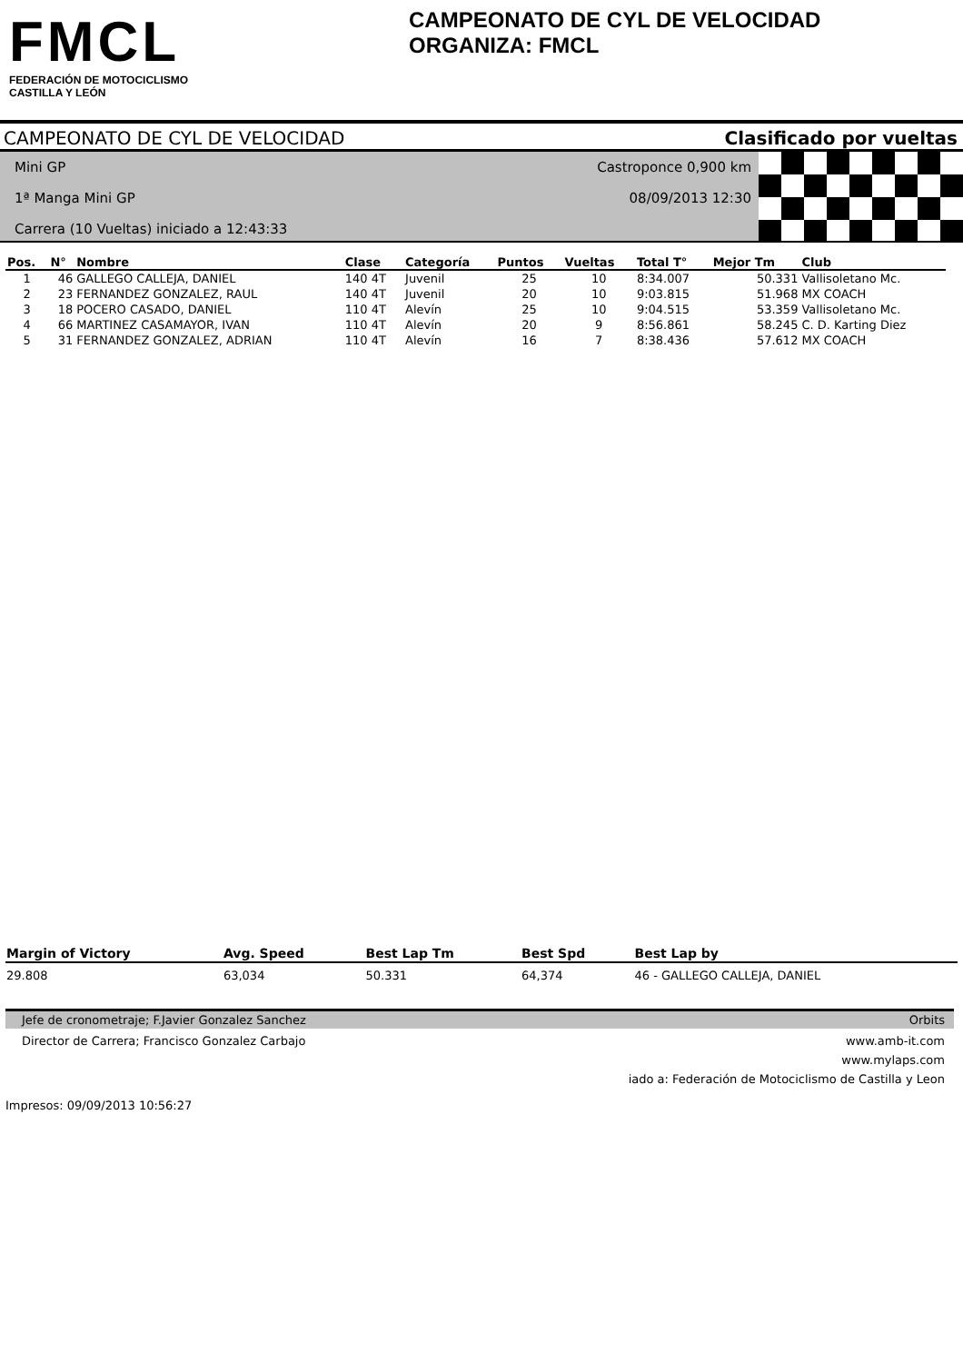FMCL
FEDERACIÓN DE MOTOCICLISMO
CASTILLA Y LEÓN
CAMPEONATO DE CYL DE VELOCIDAD
ORGANIZA: FMCL
CAMPEONATO DE CYL DE VELOCIDAD Clasificado por vueltas
Mini GP
1ª Manga Mini GP
Carrera (10 Vueltas) iniciado a 12:43:33
Castroponce 0,900 km
08/09/2013 12:30
| Pos. | N° | Nombre | Clase | Categoría | Puntos | Vueltas | Total T° | Mejor Tm | Club |
| --- | --- | --- | --- | --- | --- | --- | --- | --- | --- |
| 1 | 46 | GALLEGO CALLEJA, DANIEL | 140 4T | Juvenil | 25 | 10 | 8:34.007 | 50.331 | Vallisoletano Mc. |
| 2 | 23 | FERNANDEZ GONZALEZ, RAUL | 140 4T | Juvenil | 20 | 10 | 9:03.815 | 51.968 | MX COACH |
| 3 | 18 | POCERO CASADO, DANIEL | 110 4T | Alevín | 25 | 10 | 9:04.515 | 53.359 | Vallisoletano Mc. |
| 4 | 66 | MARTINEZ CASAMAYOR, IVAN | 110 4T | Alevín | 20 | 9 | 8:56.861 | 58.245 | C. D. Karting Diez |
| 5 | 31 | FERNANDEZ GONZALEZ, ADRIAN | 110 4T | Alevín | 16 | 7 | 8:38.436 | 57.612 | MX COACH |
| Margin of Victory | Avg. Speed | Best Lap Tm | Best Spd | Best Lap by |
| --- | --- | --- | --- | --- |
| 29.808 | 63,034 | 50.331 | 64,374 | 46 - GALLEGO CALLEJA, DANIEL |
Jefe de cronometraje; F.Javier Gonzalez Sanchez Orbits
Director de Carrera; Francisco Gonzalez Carbajo www.amb-it.com
www.mylaps.com
iado a: Federación de Motociclismo de Castilla y Leon
Impresos: 09/09/2013 10:56:27